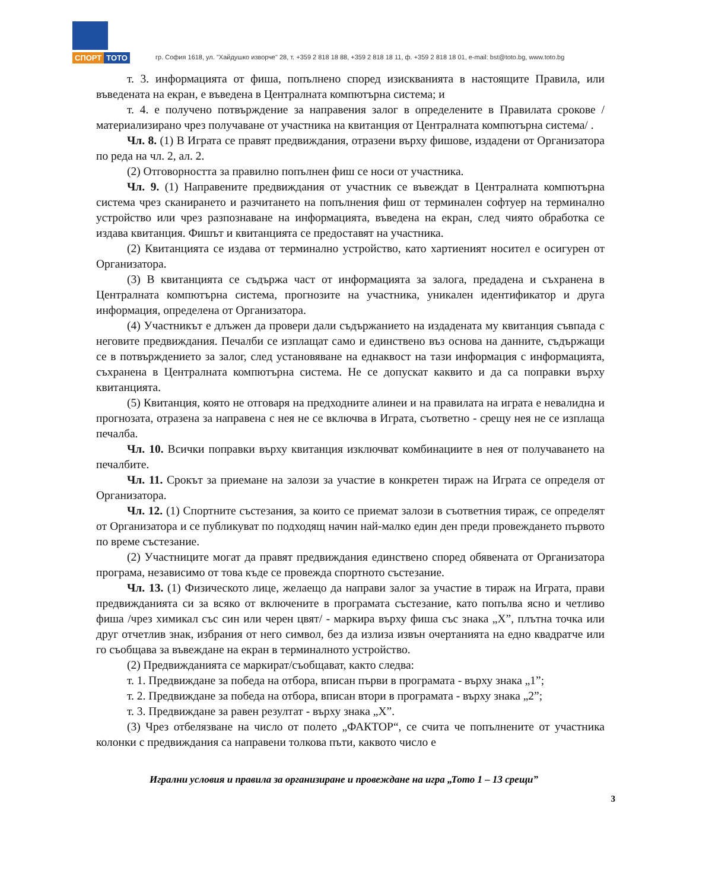СПОРТ ТОТО
гр. София 1618, ул. "Хайдушко изворче" 28, т. +359 2 818 18 88, +359 2 818 18 11, ф. +359 2 818 18 01, e-mail: bst@toto.bg, www.toto.bg
т. 3. информацията от фиша, попълнено според изискванията в настоящите Правила, или въведената на екран, е въведена в Централната компютърна система; и
т. 4. е получено потвърждение за направения залог в определените в Правилата срокове /материализирано чрез получаване от участника на квитанция от Централната компютърна система/ .
Чл. 8. (1) В Играта се правят предвиждания, отразени върху фишове, издадени от Организатора по реда на чл. 2, ал. 2.
(2) Отговорността за правилно попълнен фиш се носи от участника.
Чл. 9. (1) Направените предвиждания от участник се въвеждат в Централната компютърна система чрез сканирането и разчитането на попълнения фиш от терминален софтуер на терминално устройство или чрез разпознаване на информацията, въведена на екран, след чиято обработка се издава квитанция. Фишът и квитанцията се предоставят на участника.
(2) Квитанцията се издава от терминално устройство, като хартиеният носител е осигурен от Организатора.
(3) В квитанцията се съдържа част от информацията за залога, предадена и съхранена в Централната компютърна система, прогнозите на участника, уникален идентификатор и друга информация, определена от Организатора.
(4) Участникът е длъжен да провери дали съдържанието на издадената му квитанция съвпада с неговите предвиждания. Печалби се изплащат само и единствено въз основа на данните, съдържащи се в потвърждението за залог, след установяване на еднаквост на тази информация с информацията, съхранена в Централната компютърна система. Не се допускат каквито и да са поправки върху квитанцията.
(5) Квитанция, която не отговаря на предходните алинеи и на правилата на играта е невалидна и прогнозата, отразена за направена с нея не се включва в Играта, съответно - срещу нея не се изплаща печалба.
Чл. 10. Всички поправки върху квитанция изключват комбинациите в нея от получаването на печалбите.
Чл. 11. Срокът за приемане на залози за участие в конкретен тираж на Играта се определя от Организатора.
Чл. 12. (1) Спортните състезания, за които се приемат залози в съответния тираж, се определят от Организатора и се публикуват по подходящ начин най-малко един ден преди провеждането първото по време състезание.
(2) Участниците могат да правят предвиждания единствено според обявената от Организатора програма, независимо от това къде се провежда спортното състезание.
Чл. 13. (1) Физическото лице, желаещо да направи залог за участие в тираж на Играта, прави предвижданията си за всяко от включените в програмата състезание, като попълва ясно и четливо фиша /чрез химикал със син или черен цвят/ - маркира върху фиша със знака „X”, плътна точка или друг отчетлив знак, избрания от него символ, без да излиза извън очертанията на едно квадратче или го съобщава за въвеждане на екран в терминалното устройство.
(2) Предвижданията се маркират/съобщават, както следва:
т. 1. Предвиждане за победа на отбора, вписан първи в програмата - върху знака „1”;
т. 2. Предвиждане за победа на отбора, вписан втори в програмата - върху знака „2”;
т. 3. Предвиждане за равен резултат - върху знака „X”.
(3) Чрез отбелязване на число от полето „ФАКТОР“, се счита че попълнените от участника колонки с предвиждания са направени толкова пъти, каквото число е
Игрални условия и правила за организиране и провеждане на игра „Тото 1 – 13 срещи”
3